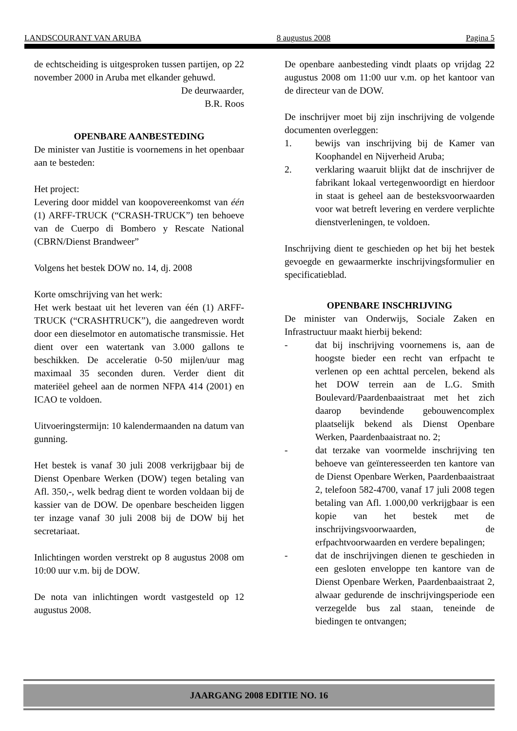LANDSCOURANT VAN ARUBA 8 augustus 2008 Pagina 5
de echtscheiding is uitgesproken tussen partijen, op 22 november 2000 in Aruba met elkander gehuwd.
De deurwaarder,
B.R. Roos
OPENBARE AANBESTEDING
De minister van Justitie is voornemens in het openbaar aan te besteden:
Het project:
Levering door middel van koopovereenkomst van één (1) ARFF-TRUCK (“CRASH-TRUCK”) ten behoeve van de Cuerpo di Bombero y Rescate National (CBRN/Dienst Brandweer”
Volgens het bestek DOW no. 14, dj. 2008
Korte omschrijving van het werk:
Het werk bestaat uit het leveren van één (1) ARFF-TRUCK (“CRASHTRUCK”), die aangedreven wordt door een dieselmotor en automatische transmissie. Het dient over een watertank van 3.000 gallons te beschikken. De acceleratie 0-50 mijlen/uur mag maximaal 35 seconden duren. Verder dient dit materiëel geheel aan de normen NFPA 414 (2001) en ICAO te voldoen.
Uitvoeringstermijn: 10 kalendermaanden na datum van gunning.
Het bestek is vanaf 30 juli 2008 verkrijgbaar bij de Dienst Openbare Werken (DOW) tegen betaling van Afl. 350,-, welk bedrag dient te worden voldaan bij de kassier van de DOW. De openbare bescheiden liggen ter inzage vanaf 30 juli 2008 bij de DOW bij het secretariaat.
Inlichtingen worden verstrekt op 8 augustus 2008 om 10:00 uur v.m. bij de DOW.
De nota van inlichtingen wordt vastgesteld op 12 augustus 2008.
De openbare aanbesteding vindt plaats op vrijdag 22 augustus 2008 om 11:00 uur v.m. op het kantoor van de directeur van de DOW.
De inschrijver moet bij zijn inschrijving de volgende documenten overleggen:
1. bewijs van inschrijving bij de Kamer van Koophandel en Nijverheid Aruba;
2. verklaring waaruit blijkt dat de inschrijver de fabrikant lokaal vertegenwoordigt en hierdoor in staat is geheel aan de besteksvoorwaarden voor wat betreft levering en verdere verplichte dienstverleningen, te voldoen.
Inschrijving dient te geschieden op het bij het bestek gevoegde en gewaarmerkte inschrijvingsformulier en specificatieblad.
OPENBARE INSCHRIJVING
De minister van Onderwijs, Sociale Zaken en Infrastructuur maakt hierbij bekend:
- dat bij inschrijving voornemens is, aan de hoogste bieder een recht van erfpacht te verlenen op een achttal percelen, bekend als het DOW terrein aan de L.G. Smith Boulevard/Paardenbaaistraat met het zich daarop bevindende gebouwencomplex plaatselijk bekend als Dienst Openbare Werken, Paardenbaaistraat no. 2;
- dat terzake van voormelde inschrijving ten behoeve van geïnteresseerden ten kantore van de Dienst Openbare Werken, Paardenbaaistraat 2, telefoon 582-4700, vanaf 17 juli 2008 tegen betaling van Afl. 1.000,00 verkrijgbaar is een kopie van het bestek met de inschrijvingsvoorwaarden, de erfpachtvoorwaarden en verdere bepalingen;
- dat de inschrijvingen dienen te geschieden in een gesloten enveloppe ten kantore van de Dienst Openbare Werken, Paardenbaaistraat 2, alwaar gedurende de inschrijvingsperiode een verzegelde bus zal staan, teneinde de biedingen te ontvangen;
JAARGANG 2008 EDITIE NO. 16